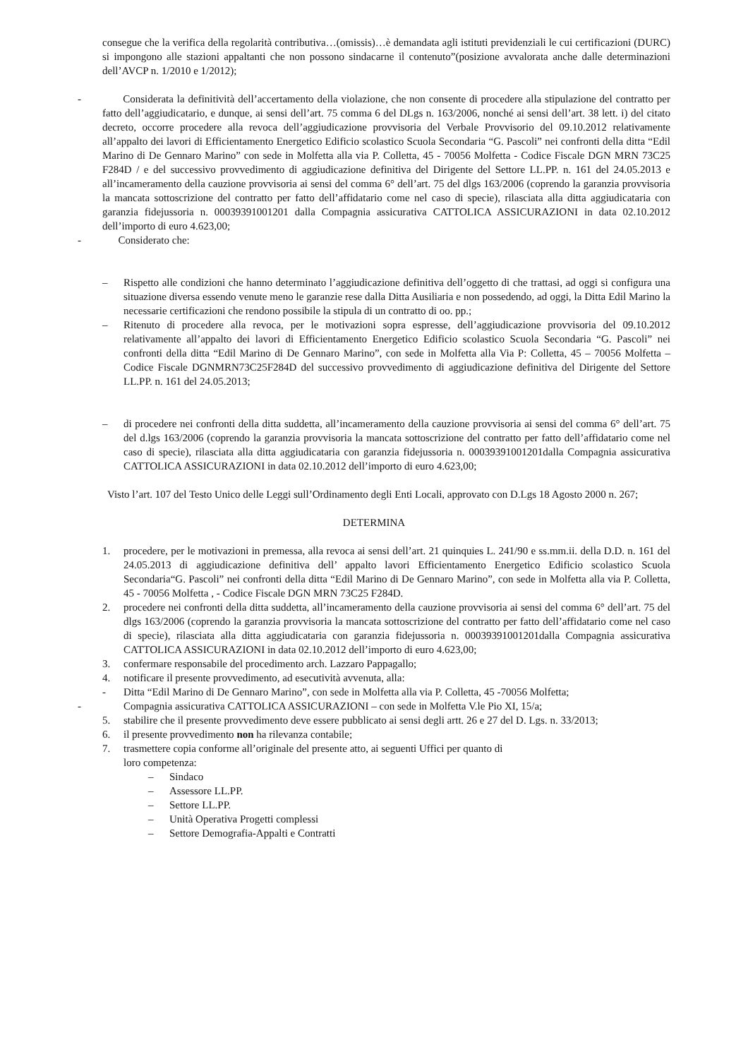consegue che la verifica della regolarità contributiva…(omissis)…è demandata agli istituti previdenziali le cui certificazioni (DURC) si impongono alle stazioni appaltanti che non possono sindacarne il contenuto”(posizione avvalorata anche dalle determinazioni dell’AVCP n. 1/2010 e 1/2012);
- Considerata la definitività dell’accertamento della violazione, che non consente di procedere alla stipulazione del contratto per fatto dell’aggiudicatario, e dunque, ai sensi dell’art. 75 comma 6 del DLgs n. 163/2006, nonché ai sensi dell’art. 38 lett. i) del citato decreto, occorre procedere alla revoca dell’aggiudicazione provvisoria del Verbale Provvisorio del 09.10.2012 relativamente all’appalto dei lavori di Efficientamento Energetico Edificio scolastico Scuola Secondaria “G. Pascoli” nei confronti della ditta “Edil Marino di De Gennaro Marino” con sede in Molfetta alla via P. Colletta, 45 - 70056 Molfetta - Codice Fiscale DGN MRN 73C25 F284D / e del successivo provvedimento di aggiudicazione definitiva del Dirigente del Settore LL.PP. n. 161 del 24.05.2013 e all’incameramento della cauzione provvisoria ai sensi del comma 6° dell’art. 75 del dlgs 163/2006 (coprendo la garanzia provvisoria la mancata sottoscrizione del contratto per fatto dell’affidatario come nel caso di specie), rilasciata alla ditta aggiudicataria con garanzia fidejussoria n. 00039391001201 dalla Compagnia assicurativa CATTOLICA ASSICURAZIONI in data 02.10.2012 dell’importo di euro 4.623,00;
- Considerato che:
– Rispetto alle condizioni che hanno determinato l’aggiudicazione definitiva dell’oggetto di che trattasi, ad oggi si configura una situazione diversa essendo venute meno le garanzie rese dalla Ditta Ausiliaria e non possedendo, ad oggi, la Ditta Edil Marino la necessarie certificazioni che rendono possibile la stipula di un contratto di oo. pp.;
– Ritenuto di procedere alla revoca, per le motivazioni sopra espresse, dell’aggiudicazione provvisoria del 09.10.2012 relativamente all’appalto dei lavori di Efficientamento Energetico Edificio scolastico Scuola Secondaria “G. Pascoli” nei confronti della ditta “Edil Marino di De Gennaro Marino”, con sede in Molfetta alla Via P: Colletta, 45 – 70056 Molfetta – Codice Fiscale DGNMRN73C25F284D del successivo provvedimento di aggiudicazione definitiva del Dirigente del Settore LL.PP. n. 161 del 24.05.2013;
– di procedere nei confronti della ditta suddetta, all’incameramento della cauzione provvisoria ai sensi del comma 6° dell’art. 75 del d.lgs 163/2006 (coprendo la garanzia provvisoria la mancata sottoscrizione del contratto per fatto dell’affidatario come nel caso di specie), rilasciata alla ditta aggiudicataria con garanzia fidejussoria n. 00039391001201dalla Compagnia assicurativa CATTOLICA ASSICURAZIONI in data 02.10.2012 dell’importo di euro 4.623,00;
Visto l’art. 107 del Testo Unico delle Leggi sull’Ordinamento degli Enti Locali, approvato con D.Lgs 18 Agosto 2000 n. 267;
DETERMINA
1. procedere, per le motivazioni in premessa, alla revoca ai sensi dell’art. 21 quinquies L. 241/90 e ss.mm.ii. della D.D. n. 161 del 24.05.2013 di aggiudicazione definitiva dell’ appalto lavori Efficientamento Energetico Edificio scolastico Scuola Secondaria“G. Pascoli” nei confronti della ditta “Edil Marino di De Gennaro Marino”, con sede in Molfetta alla via P. Colletta, 45 - 70056 Molfetta , - Codice Fiscale DGN MRN 73C25 F284D.
2. procedere nei confronti della ditta suddetta, all’incameramento della cauzione provvisoria ai sensi del comma 6° dell’art. 75 del dlgs 163/2006 (coprendo la garanzia provvisoria la mancata sottoscrizione del contratto per fatto dell’affidatario come nel caso di specie), rilasciata alla ditta aggiudicataria con garanzia fidejussoria n. 00039391001201dalla Compagnia assicurativa CATTOLICA ASSICURAZIONI in data 02.10.2012 dell’importo di euro 4.623,00;
3. confermare responsabile del procedimento arch. Lazzaro Pappagallo;
4. notificare il presente provvedimento, ad esecutività avvenuta, alla:
- Ditta “Edil Marino di De Gennaro Marino”, con sede in Molfetta alla via P. Colletta, 45 -70056 Molfetta;
- Compagnia assicurativa CATTOLICA ASSICURAZIONI – con sede in Molfetta V.le Pio XI, 15/a;
5. stabilire che il presente provvedimento deve essere pubblicato ai sensi degli artt. 26 e 27 del D. Lgs. n. 33/2013;
6. il presente provvedimento non ha rilevanza contabile;
7. trasmettere copia conforme all’originale del presente atto, ai seguenti Uffici per quanto di
loro competenza:
– Sindaco
– Assessore LL.PP.
– Settore LL.PP.
– Unità Operativa Progetti complessi
– Settore Demografia-Appalti e Contratti